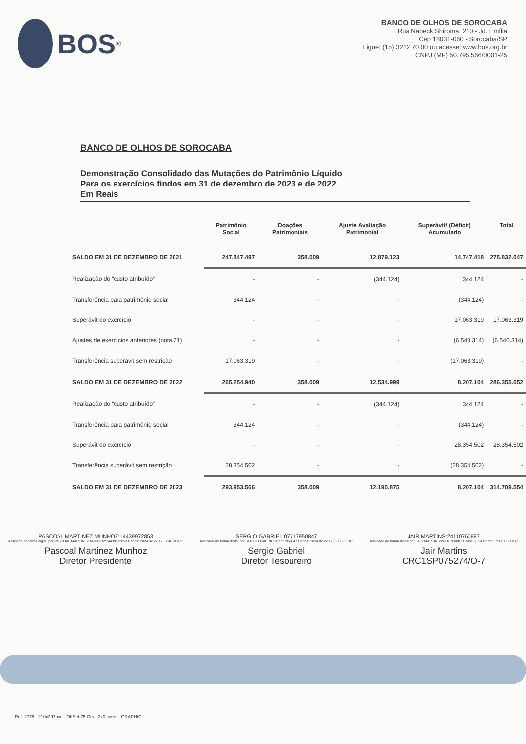BOS<sup>®</sup>
BANCO DE OLHOS DE SOROCABA
Rua Nabeck Shiroma, 210 - Jd. Emília
Cep 18031-060 - Sorocaba/SP
Ligue: (15) 3212 70 00 ou acesse: www.bos.org.br
CNPJ (MF) 50.795.566/0001-25
BANCO DE OLHOS DE SOROCABA
Demonstração Consolidado das Mutações do Patrimônio Líquido
Para os exercícios findos em 31 de dezembro de 2023 e de 2022
Em Reais
| | Patrimônio Social | Doações Patrimoniais | Ajuste Avaliação Patrimonial | Superávit/ (Déficit) Acumulado | Total |
| --- | --- | --- | --- | --- | --- |
| SALDO EM 31 DE DEZEMBRO DE 2021 | 247.847.497 | 358.009 | 12.879.123 | 14.747.418 | 275.832.047 |
| Realização do “custo atribuído” | - | - | (344.124) | 344.124 | - |
| Transferência para patrimônio social | 344.124 | - | - | (344.124) | - |
| Superávit do exercício | - | - | - | 17.063.319 | 17.063.319 |
| Ajustes de exercícios anteriores (nota 21) | - | - | - | (6.540.314) | (6.540.314) |
| Transferência superávit sem restrição | 17.063.319 | - | - | (17.063.319) | - |
| SALDO EM 31 DE DEZEMBRO DE 2022 | 265.254.940 | 358.009 | 12.534.999 | 8.207.104 | 286.355.052 |
| Realização do “custo atribuído” | - | - | (344.124) | 344.124 | - |
| Transferência para patrimônio social | 344.124 | - | - | (344.124) | - |
| Superávit do exercício | - | - | - | 28.354.502 | 28.354.502 |
| Transferência superávit sem restrição | 28.354.502 | - | - | (28.354.502) | - |
| SALDO EM 31 DE DEZEMBRO DE 2023 | 293.953.566 | 358.009 | 12.190.875 | 8.207.104 | 314.709.554 |
PASCOAL MARTINEZ MUNHOZ:14439972853
Assinado de forma digital por PASCOAL MARTINEZ MUNHOZ:14439972853 Dados: 2024.02.22 17:37:46 -03'00'
Pascoal Martinez Munhoz
Diretor Presidente
SERGIO GABRIEL:07717950847
Assinado de forma digital por SERGIO GABRIEL:07717950847 Dados: 2024.02.22 17:39:00 -03'00'
Sergio Gabriel
Diretor Tesoureiro
JAIR MARTINS:24110760887
Assinado de forma digital por JAIR MARTINS:24110760887 Dados: 2024.02.22 17:36:30 -03'00'
Jair Martins
CRC1SP075274/O-7
Ref. 2778 - 210x297mm - OffSet 75 Grs - 3x0 cores - GRAPHIC